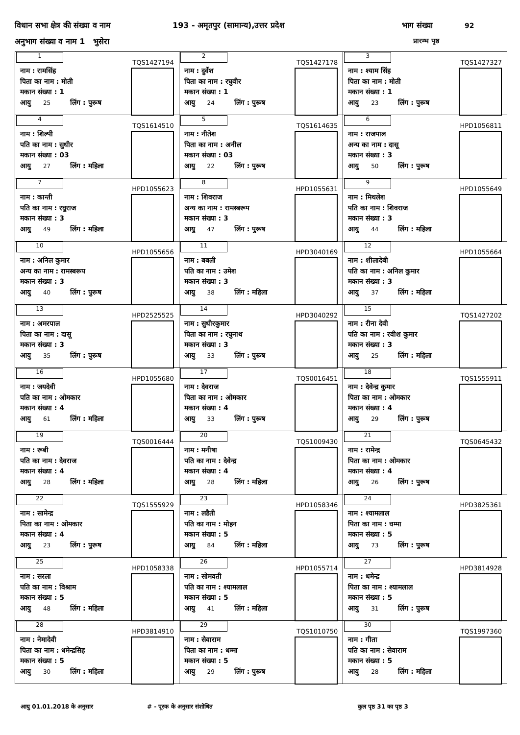विधान सभा क्षेत्र की संख्या व नाम
193 - अमृतपुर (सामान्य),उत्तर प्रदेश
भाग संख्या 92
अनुभाग संख्या व नाम 1 भुसेरा प्रारम्भ पृष्ठ
| 1 TQS1427194 नाम : रामसिंह पिता का नाम : मोती मकान संख्या : 1 आयु 25 लिंग : पुरूष | 2 TQS1427178 नाम : दुर्वेश पिता का नाम : रघुवीर मकान संख्या : 1 आयु 24 लिंग : पुरूष | 3 TQS1427327 नाम : श्याम सिंह पिता का नाम : मोती मकान संख्या : 1 आयु 23 लिंग : पुरूष |
| 4 TQS1614510 नाम : शिल्पी पति का नाम : सुधीर मकान संख्या : 03 आयु 27 लिंग : महिला | 5 TQS1614635 नाम : नीतेश पिता का नाम : अनील मकान संख्या : 03 आयु 22 लिंग : पुरूष | 6 HPD1056811 नाम : राजपाल अन्य का नाम : दासू मकान संख्या : 3 आयु 50 लिंग : पुरूष |
| 7 HPD1055623 नाम : कान्ती पति का नाम : रघुराज मकान संख्या : 3 आयु 49 लिंग : महिला | 8 HPD1055631 नाम : शिवराज अन्य का नाम : रामस्बरूप मकान संख्या : 3 आयु 47 लिंग : पुरूष | 9 HPD1055649 नाम : मिथलेश पति का नाम : शिवराज मकान संख्या : 3 आयु 44 लिंग : महिला |
| 10 HPD1055656 नाम : अनिल कुमार अन्य का नाम : रामस्बरूप मकान संख्या : 3 आयु 40 लिंग : पुरूष | 11 HPD3040169 नाम : बबली पति का नाम : उमेश मकान संख्या : 3 आयु 38 लिंग : महिला | 12 HPD1055664 नाम : शीलादेबी पति का नाम : अनिल कुमार मकान संख्या : 3 आयु 37 लिंग : महिला |
| 13 HPD2525525 नाम : अमरपाल पिता का नाम : दासू मकान संख्या : 3 आयु 35 लिंग : पुरूष | 14 HPD3040292 नाम : सुधीरकुमार पिता का नाम : रघुनाथ मकान संख्या : 3 आयु 33 लिंग : पुरूष | 15 TQS1427202 नाम : रीना देवी पति का नाम : रवीश कुमार मकान संख्या : 3 आयु 25 लिंग : महिला |
| 16 HPD1055680 नाम : जयदेवी पति का नाम : ओमकार मकान संख्या : 4 आयु 61 लिंग : महिला | 17 TQS0016451 नाम : देवराज पिता का नाम : ओमकार मकान संख्या : 4 आयु 33 लिंग : पुरूष | 18 TQS1555911 नाम : देवेन्द्र कुमार पिता का नाम : ओमकार मकान संख्या : 4 आयु 29 लिंग : पुरूष |
| 19 TQS0016444 नाम : रूबी पति का नाम : देवराज मकान संख्या : 4 आयु 28 लिंग : महिला | 20 TQS1009430 नाम : मनीषा पति का नाम : देवेन्द्र मकान संख्या : 4 आयु 28 लिंग : महिला | 21 TQS0645432 नाम : रामेन्द्र पिता का नाम : ओमकार मकान संख्या : 4 आयु 26 लिंग : पुरूष |
| 22 TQS1555929 नाम : सामेन्द्र पिता का नाम : ओमकार मकान संख्या : 4 आयु 23 लिंग : पुरूष | 23 HPD1058346 नाम : लडैती पति का नाम : मोहन मकान संख्या : 5 आयु 84 लिंग : महिला | 24 HPD3825361 नाम : श्यामलाल पिता का नाम : धम्मा मकान संख्या : 5 आयु 73 लिंग : पुरूष |
| 25 HPD1058338 नाम : सरला पति का नाम : विश्राम मकान संख्या : 5 आयु 48 लिंग : महिला | 26 HPD1055714 नाम : सोमवती पति का नाम : श्यामलाल मकान संख्या : 5 आयु 41 लिंग : महिला | 27 HPD3814928 नाम : धमेन्द्र पिता का नाम : श्यामलाल मकान संख्या : 5 आयु 31 लिंग : पुरूष |
| 28 HPD3814910 नाम : नेमादेवी पिता का नाम : धमेन्द्रसिह मकान संख्या : 5 आयु 30 लिंग : महिला | 29 TQS1010750 नाम : सेवाराम पिता का नाम : धम्मा मकान संख्या : 5 आयु 29 लिंग : पुरूष | 30 TQS1997360 नाम : गीता पति का नाम : सेवाराम मकान संख्या : 5 आयु 28 लिंग : महिला |
आयु 01.01.2018 के अनुसार # - पूरक के अनुसार संशोधित कुल पृष्ठ 31 का पृष्ठ 3